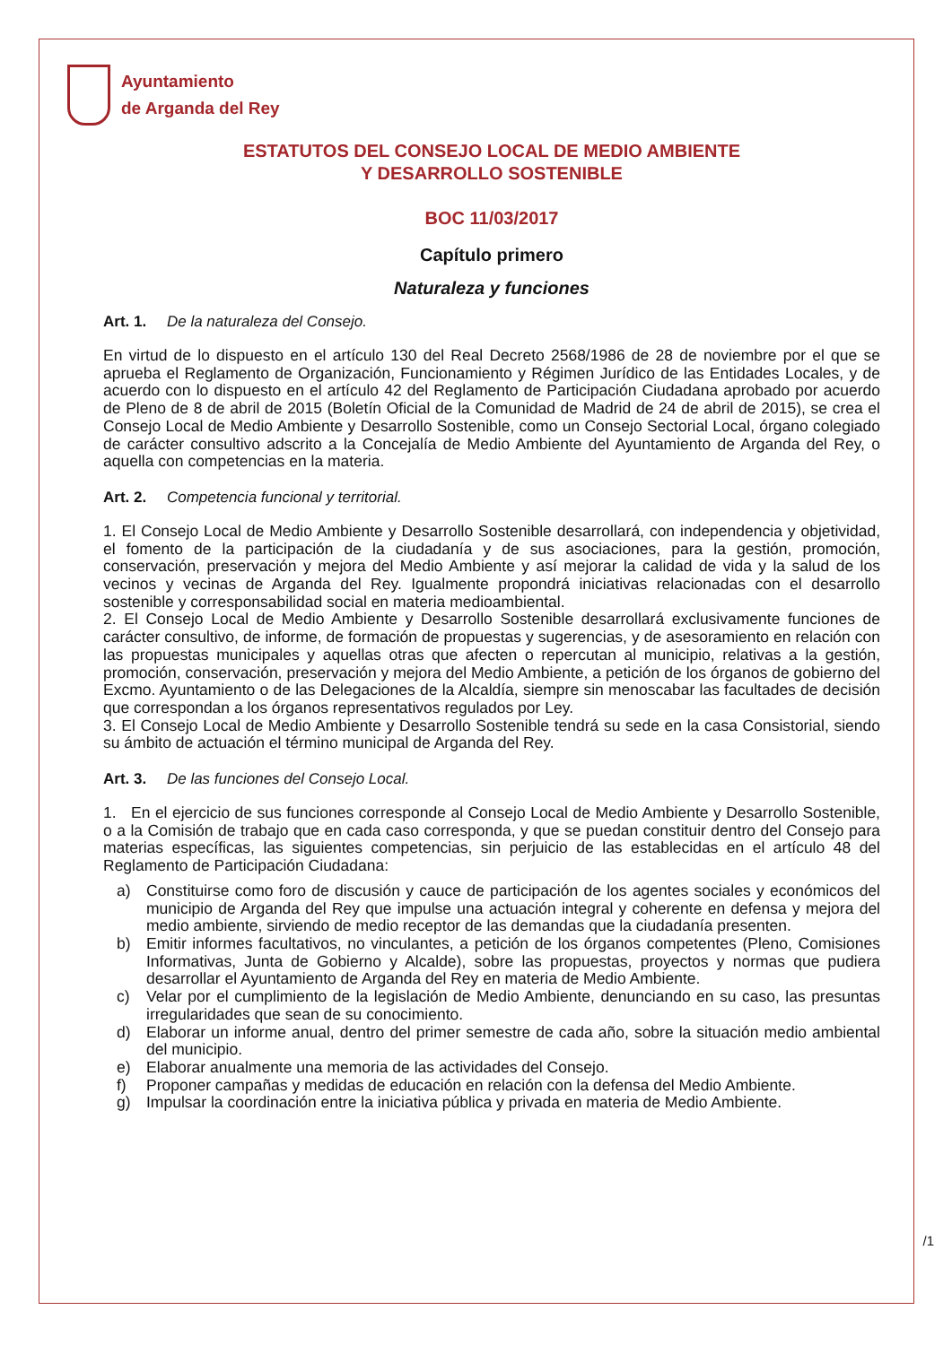Ayuntamiento
de Arganda del Rey
ESTATUTOS DEL CONSEJO LOCAL DE MEDIO AMBIENTE
Y DESARROLLO SOSTENIBLE
BOC 11/03/2017
Capítulo primero
Naturaleza y funciones
Art. 1. De la naturaleza del Consejo.
En virtud de lo dispuesto en el artículo 130 del Real Decreto 2568/1986 de 28 de noviembre por el que se aprueba el Reglamento de Organización, Funcionamiento y Régimen Jurídico de las Entidades Locales, y de acuerdo con lo dispuesto en el artículo 42 del Reglamento de Participación Ciudadana aprobado por acuerdo de Pleno de 8 de abril de 2015 (Boletín Oficial de la Comunidad de Madrid de 24 de abril de 2015), se crea el Consejo Local de Medio Ambiente y Desarrollo Sostenible, como un Consejo Sectorial Local, órgano colegiado de carácter consultivo adscrito a la Concejalía de Medio Ambiente del Ayuntamiento de Arganda del Rey, o aquella con competencias en la materia.
Art. 2. Competencia funcional y territorial.
1. El Consejo Local de Medio Ambiente y Desarrollo Sostenible desarrollará, con independencia y objetividad, el fomento de la participación de la ciudadanía y de sus asociaciones, para la gestión, promoción, conservación, preservación y mejora del Medio Ambiente y así mejorar la calidad de vida y la salud de los vecinos y vecinas de Arganda del Rey. Igualmente propondrá iniciativas relacionadas con el desarrollo sostenible y corresponsabilidad social en materia medioambiental.
2. El Consejo Local de Medio Ambiente y Desarrollo Sostenible desarrollará exclusivamente funciones de carácter consultivo, de informe, de formación de propuestas y sugerencias, y de asesoramiento en relación con las propuestas municipales y aquellas otras que afecten o repercutan al municipio, relativas a la gestión, promoción, conservación, preservación y mejora del Medio Ambiente, a petición de los órganos de gobierno del Excmo. Ayuntamiento o de las Delegaciones de la Alcaldía, siempre sin menoscabar las facultades de decisión que correspondan a los órganos representativos regulados por Ley.
3. El Consejo Local de Medio Ambiente y Desarrollo Sostenible tendrá su sede en la casa Consistorial, siendo su ámbito de actuación el término municipal de Arganda del Rey.
Art. 3. De las funciones del Consejo Local.
1. En el ejercicio de sus funciones corresponde al Consejo Local de Medio Ambiente y Desarrollo Sostenible, o a la Comisión de trabajo que en cada caso corresponda, y que se puedan constituir dentro del Consejo para materias específicas, las siguientes competencias, sin perjuicio de las establecidas en el artículo 48 del Reglamento de Participación Ciudadana:
a) Constituirse como foro de discusión y cauce de participación de los agentes sociales y económicos del municipio de Arganda del Rey que impulse una actuación integral y coherente en defensa y mejora del medio ambiente, sirviendo de medio receptor de las demandas que la ciudadanía presenten.
b) Emitir informes facultativos, no vinculantes, a petición de los órganos competentes (Pleno, Comisiones Informativas, Junta de Gobierno y Alcalde), sobre las propuestas, proyectos y normas que pudiera desarrollar el Ayuntamiento de Arganda del Rey en materia de Medio Ambiente.
c) Velar por el cumplimiento de la legislación de Medio Ambiente, denunciando en su caso, las presuntas irregularidades que sean de su conocimiento.
d) Elaborar un informe anual, dentro del primer semestre de cada año, sobre la situación medio ambiental del municipio.
e) Elaborar anualmente una memoria de las actividades del Consejo.
f) Proponer campañas y medidas de educación en relación con la defensa del Medio Ambiente.
g) Impulsar la coordinación entre la iniciativa pública y privada en materia de Medio Ambiente.
/1